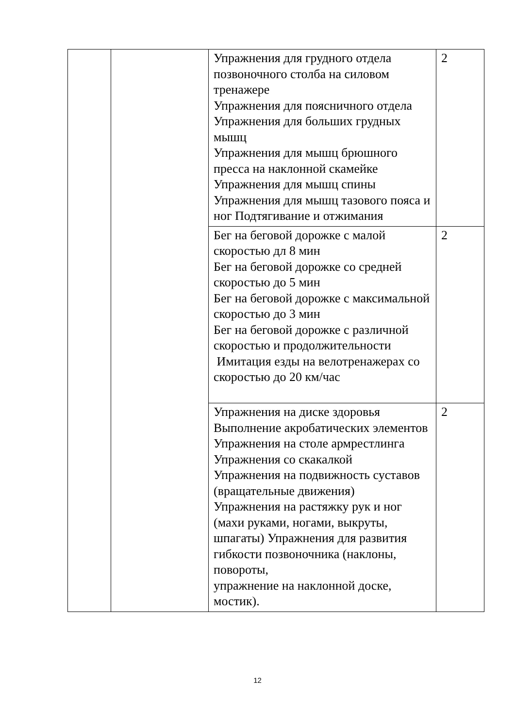| | | Упражнения для грудного отдела позвоночного столба на силовом тренажере Упражнения для поясничного отдела Упражнения для больших грудных мышц Упражнения для мышц брюшного пресса на наклонной скамейке Упражнения для мышц спины Упражнения для мышц тазового пояса и ног Подтягивание и отжимания | 2 |
| | | Бег на беговой дорожке с малой скоростью дл 8 мин Бег на беговой дорожке со средней скоростью до 5 мин Бег на беговой дорожке с максимальной скоростью до 3 мин Бег на беговой дорожке с различной скоростью и продолжительности Имитация езды на велотренажерах со скоростью до 20 км/час | 2 |
| | | Упражнения на диске здоровья Выполнение акробатических элементов Упражнения на столе армрестлинга Упражнения со скакалкой Упражнения на подвижность суставов (вращательные движения) Упражнения на растяжку рук и ног (махи руками, ногами, выкруты, шпагаты) Упражнения для развития гибкости позвоночника (наклоны, повороты, упражнение на наклонной доске, мостик). | 2 |
12